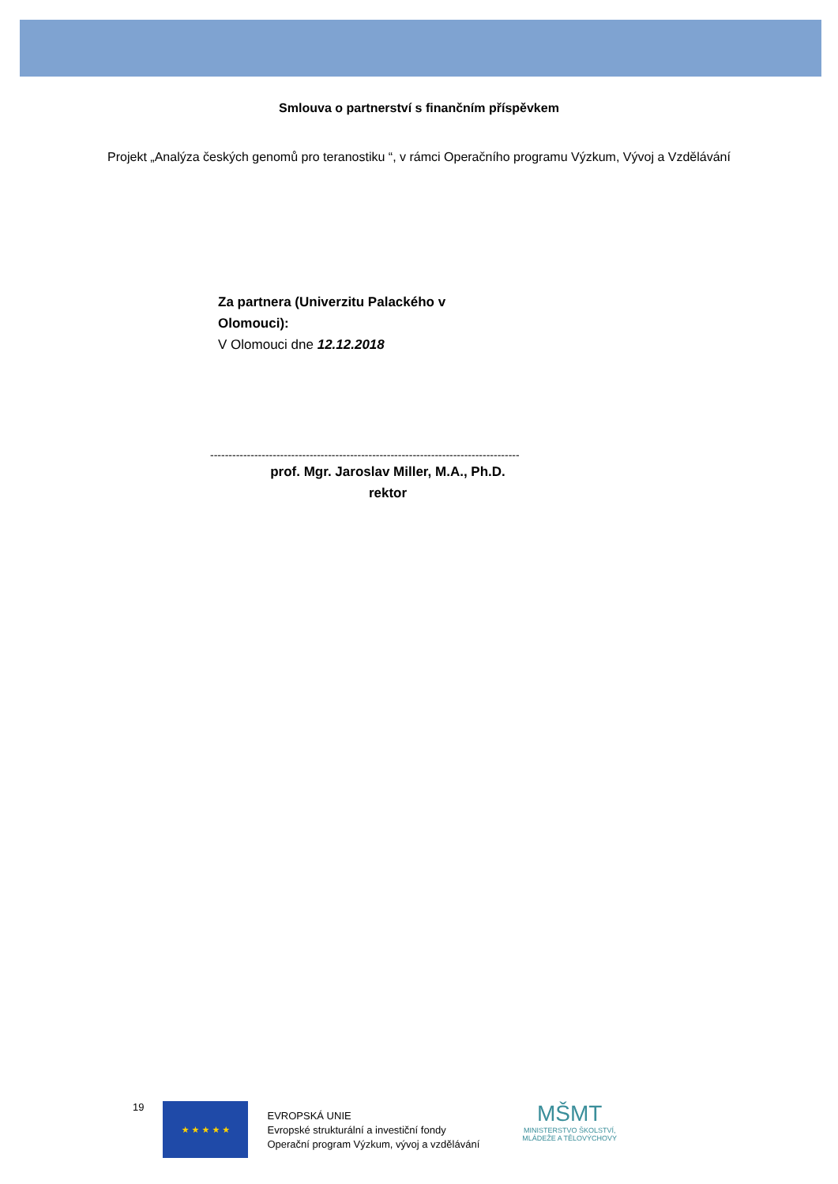Smlouva o partnerství s finančním příspěvkem
Projekt „Analýza českých genomů pro teranostiku “, v rámci Operačního programu Výzkum, Vývoj a Vzdělávání
Za partnera (Univerzitu Palackého v
Olomouci):
V Olomouci dne 12.12.2018
------------------------------------------------------------------------------------
prof. Mgr. Jaroslav Miller, M.A., Ph.D.
rektor
19
★ ★ ★ ★ ★
EVROPSKÁ UNIE
Evropské strukturální a investiční fondy
Operační program Výzkum, vývoj a vzdělávání
MŠMT
MINISTERSTVO ŠKOLSTVÍ,
MLÁDEŽE A TĚLOVÝCHOVY